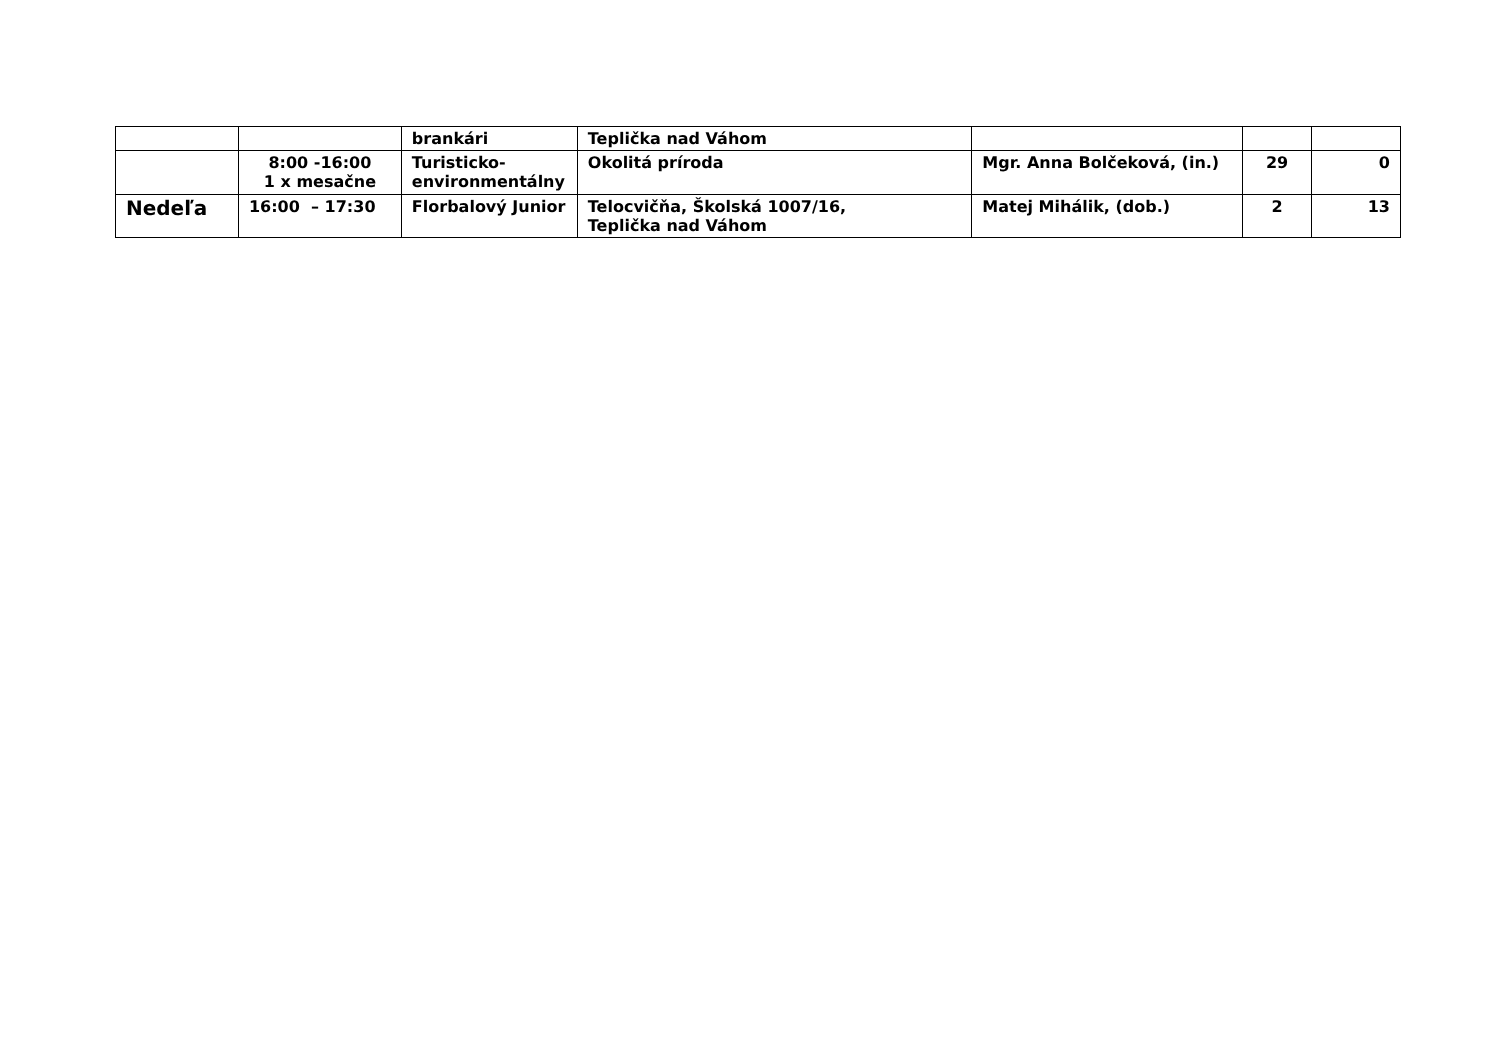| | | brankári | Teplička nad Váhom | | | |
| | 8:00 -16:00 1 x mesačne | Turisticko- environmentálny | Okolitá príroda | Mgr. Anna Bolčeková, (in.) | 29 | 0 |
| Nedeľa | 16:00 – 17:30 | Florbalový Junior | Telocvičňa, Školská 1007/16, Teplička nad Váhom | Matej Mihálik, (dob.) | 2 | 13 |